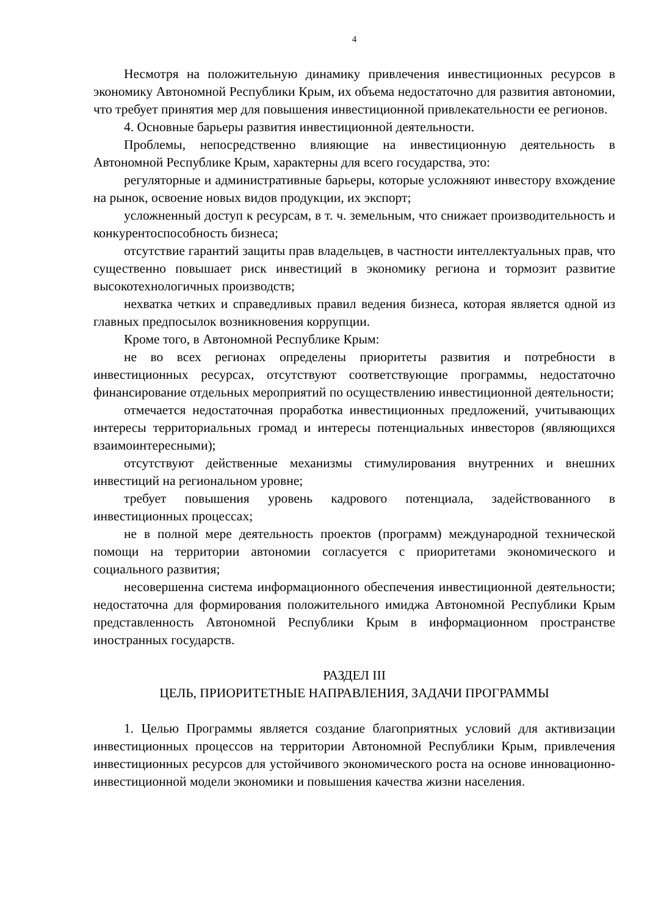4
Несмотря на положительную динамику привлечения инвестиционных ресурсов в экономику Автономной Республики Крым, их объема недостаточно для развития автономии, что требует принятия мер для повышения инвестиционной привлекательности ее регионов.
4. Основные барьеры развития инвестиционной деятельности.
Проблемы, непосредственно влияющие на инвестиционную деятельность в Автономной Республике Крым, характерны для всего государства, это:
регуляторные и административные барьеры, которые усложняют инвестору вхождение на рынок, освоение новых видов продукции, их экспорт;
усложненный доступ к ресурсам, в т. ч. земельным, что снижает производительность и конкурентоспособность бизнеса;
отсутствие гарантий защиты прав владельцев, в частности интеллектуальных прав, что существенно повышает риск инвестиций в экономику региона и тормозит развитие высокотехнологичных производств;
нехватка четких и справедливых правил ведения бизнеса, которая является одной из главных предпосылок возникновения коррупции.
Кроме того, в Автономной Республике Крым:
не во всех регионах определены приоритеты развития и потребности в инвестиционных ресурсах, отсутствуют соответствующие программы, недостаточно финансирование отдельных мероприятий по осуществлению инвестиционной деятельности;
отмечается недостаточная проработка инвестиционных предложений, учитывающих интересы территориальных громад и интересы потенциальных инвесторов (являющихся взаимоинтересными);
отсутствуют действенные механизмы стимулирования внутренних и внешних инвестиций на региональном уровне;
требует повышения уровень кадрового потенциала, задействованного в инвестиционных процессах;
не в полной мере деятельность проектов (программ) международной технической помощи на территории автономии согласуется с приоритетами экономического и социального развития;
несовершенна система информационного обеспечения инвестиционной деятельности; недостаточна для формирования положительного имиджа Автономной Республики Крым представленность Автономной Республики Крым в информационном пространстве иностранных государств.
РАЗДЕЛ III
ЦЕЛЬ, ПРИОРИТЕТНЫЕ НАПРАВЛЕНИЯ, ЗАДАЧИ ПРОГРАММЫ
1. Целью Программы является создание благоприятных условий для активизации инвестиционных процессов на территории Автономной Республики Крым, привлечения инвестиционных ресурсов для устойчивого экономического роста на основе инновационно-инвестиционной модели экономики и повышения качества жизни населения.